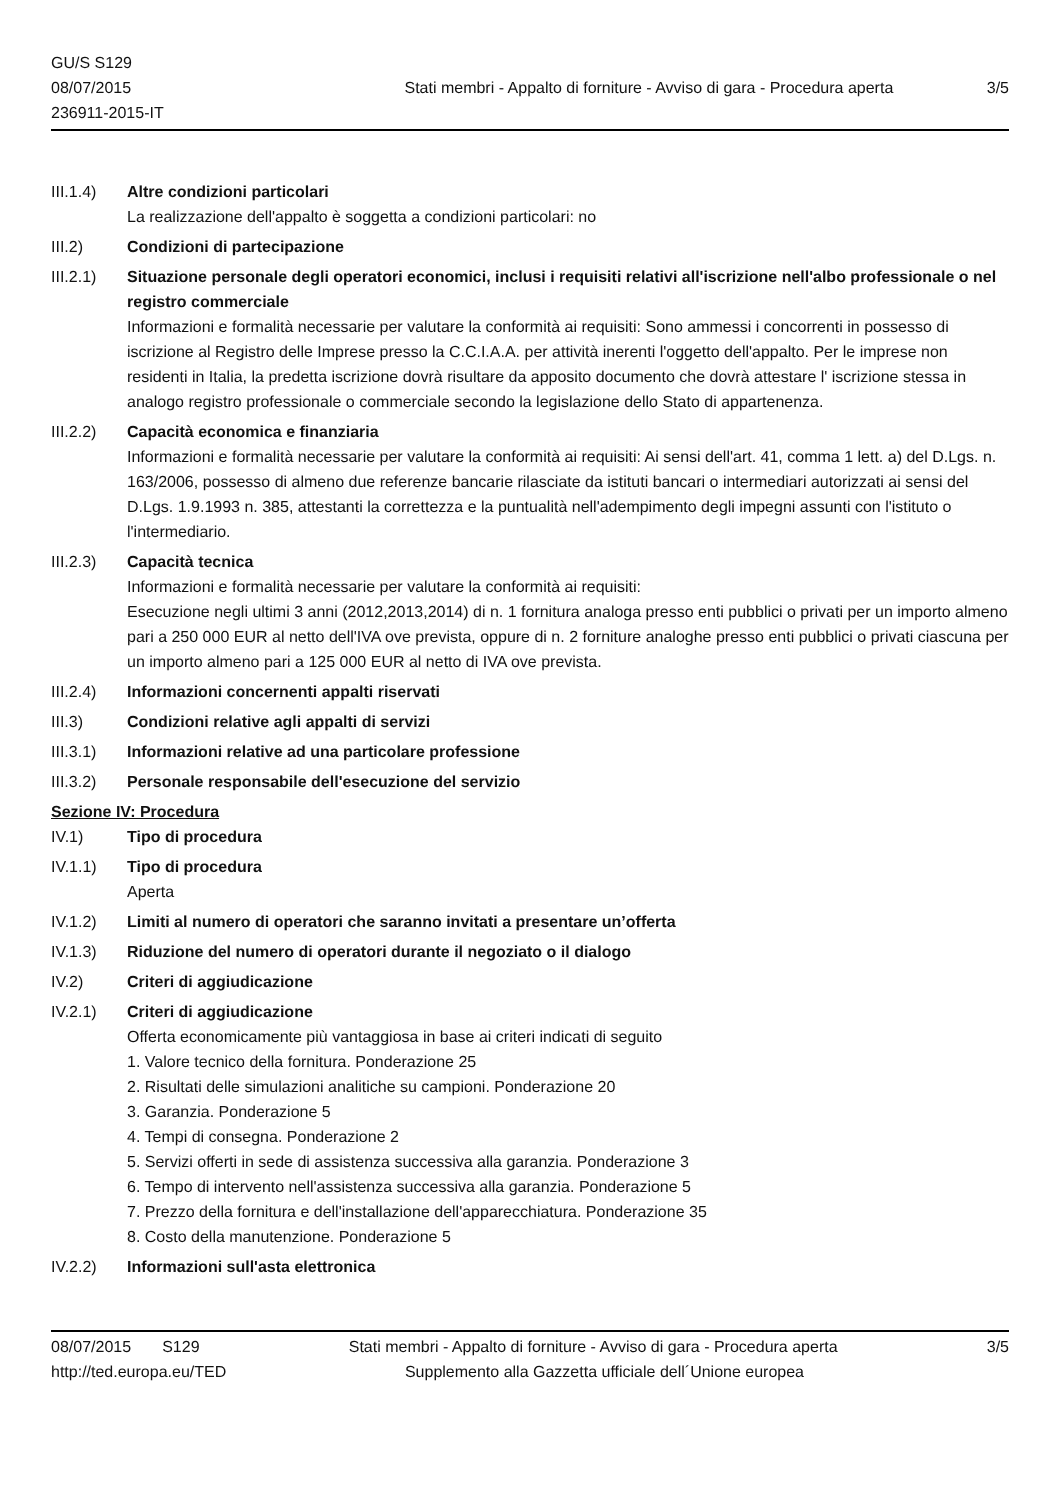GU/S S129
08/07/2015
236911-2015-IT
Stati membri - Appalto di forniture - Avviso di gara - Procedura aperta
3/5
III.1.4)
Altre condizioni particolari
La realizzazione dell'appalto è soggetta a condizioni particolari: no
III.2) Condizioni di partecipazione
III.2.1)
Situazione personale degli operatori economici, inclusi i requisiti relativi all'iscrizione nell'albo professionale o nel registro commerciale
Informazioni e formalità necessarie per valutare la conformità ai requisiti: Sono ammessi i concorrenti in possesso di iscrizione al Registro delle Imprese presso la C.C.I.A.A. per attività inerenti l'oggetto dell'appalto. Per le imprese non residenti in Italia, la predetta iscrizione dovrà risultare da apposito documento che dovrà attestare l' iscrizione stessa in analogo registro professionale o commerciale secondo la legislazione dello Stato di appartenenza.
III.2.2)
Capacità economica e finanziaria
Informazioni e formalità necessarie per valutare la conformità ai requisiti: Ai sensi dell'art. 41, comma 1 lett. a) del D.Lgs. n. 163/2006, possesso di almeno due referenze bancarie rilasciate da istituti bancari o intermediari autorizzati ai sensi del D.Lgs. 1.9.1993 n. 385, attestanti la correttezza e la puntualità nell'adempimento degli impegni assunti con l'istituto o l'intermediario.
III.2.3)
Capacità tecnica
Informazioni e formalità necessarie per valutare la conformità ai requisiti:
Esecuzione negli ultimi 3 anni (2012,2013,2014) di n. 1 fornitura analoga presso enti pubblici o privati per un importo almeno pari a 250 000 EUR al netto dell'IVA ove prevista, oppure di n. 2 forniture analoghe presso enti pubblici o privati ciascuna per un importo almeno pari a 125 000 EUR al netto di IVA ove prevista.
III.2.4)
Informazioni concernenti appalti riservati
III.3) Condizioni relative agli appalti di servizi
III.3.1)
Informazioni relative ad una particolare professione
III.3.2)
Personale responsabile dell'esecuzione del servizio
Sezione IV: Procedura
IV.1) Tipo di procedura
IV.1.1) Tipo di procedura
Aperta
IV.1.2) Limiti al numero di operatori che saranno invitati a presentare un’offerta
IV.1.3) Riduzione del numero di operatori durante il negoziato o il dialogo
IV.2) Criteri di aggiudicazione
IV.2.1) Criteri di aggiudicazione
Offerta economicamente più vantaggiosa in base ai criteri indicati di seguito
1. Valore tecnico della fornitura. Ponderazione 25
2. Risultati delle simulazioni analitiche su campioni. Ponderazione 20
3. Garanzia. Ponderazione 5
4. Tempi di consegna. Ponderazione 2
5. Servizi offerti in sede di assistenza successiva alla garanzia. Ponderazione 3
6. Tempo di intervento nell'assistenza successiva alla garanzia. Ponderazione 5
7. Prezzo della fornitura e dell'installazione dell'apparecchiatura. Ponderazione 35
8. Costo della manutenzione. Ponderazione 5
IV.2.2) Informazioni sull'asta elettronica
08/07/2015 S129 Stati membri - Appalto di forniture - Avviso di gara - Procedura aperta
3/5
http://ted.europa.eu/TED Supplemento alla Gazzetta ufficiale dell´Unione europea